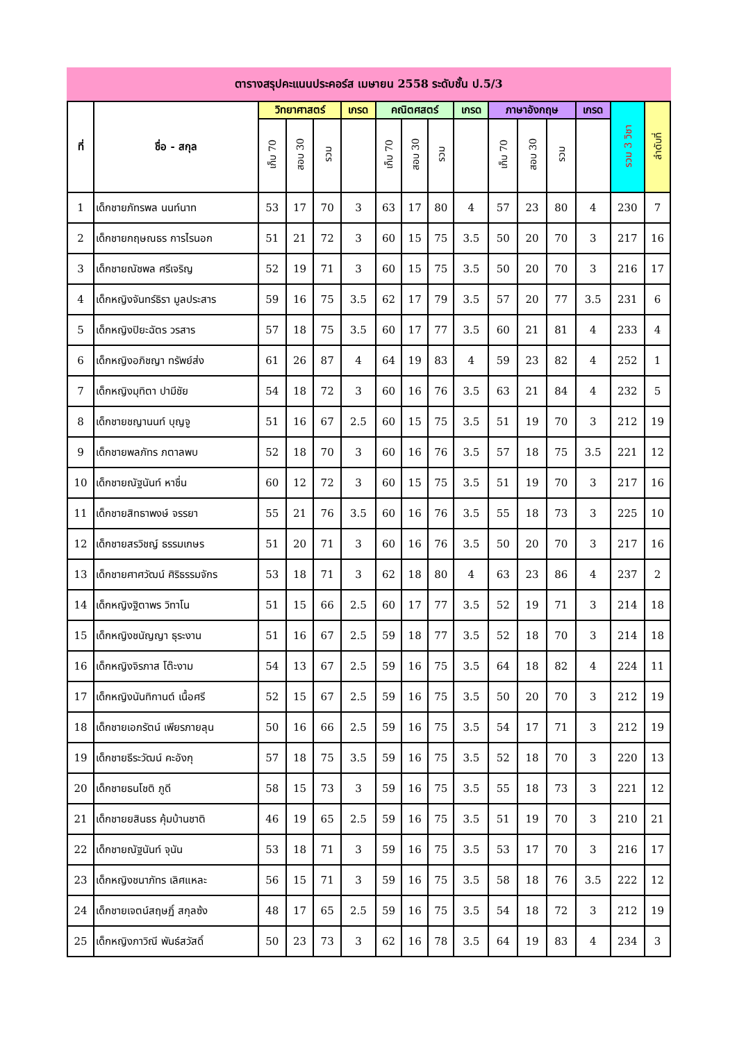ตารางสรุปคะแนนประคอร์ส เมษายน 2558 ระดับชั้น ป.5/3
| ที่ | ชื่อ - สกุล | วิทยาศาสตร์ | | | เกรด | คณิตศสตร์ | | | เกรด | ภาษาอังกฤษ | | | เกรด | รวม 3 วิชา | ลำดับที่ |
| --- | --- | --- | --- | --- | --- | --- | --- | --- | --- | --- | --- | --- | --- | --- | --- |
| | | เก็บ 70 | สอบ 30 | รวม | | เก็บ 70 | สอบ 30 | รวม | | เก็บ 70 | สอบ 30 | รวม | | | |
| 1 | เด็กชายภัทรพล นนท์นาท | 53 | 17 | 70 | 3 | 63 | 17 | 80 | 4 | 57 | 23 | 80 | 4 | 230 | 7 |
| 2 | เด็กชายกฤษณธร การไรนอก | 51 | 21 | 72 | 3 | 60 | 15 | 75 | 3.5 | 50 | 20 | 70 | 3 | 217 | 16 |
| 3 | เด็กชายณัชพล ศรีเจริญ | 52 | 19 | 71 | 3 | 60 | 15 | 75 | 3.5 | 50 | 20 | 70 | 3 | 216 | 17 |
| 4 | เด็กหญิงจันทร์ธิรา มูลประสาร | 59 | 16 | 75 | 3.5 | 62 | 17 | 79 | 3.5 | 57 | 20 | 77 | 3.5 | 231 | 6 |
| 5 | เด็กหญิงปิยะฉัตร วรสาร | 57 | 18 | 75 | 3.5 | 60 | 17 | 77 | 3.5 | 60 | 21 | 81 | 4 | 233 | 4 |
| 6 | เด็กหญิงอภิชญา ทรัพย์ส่ง | 61 | 26 | 87 | 4 | 64 | 19 | 83 | 4 | 59 | 23 | 82 | 4 | 252 | 1 |
| 7 | เด็กหญิงมุทิตา ปามีชัย | 54 | 18 | 72 | 3 | 60 | 16 | 76 | 3.5 | 63 | 21 | 84 | 4 | 232 | 5 |
| 8 | เด็กชายชญานนท์ บุญจู | 51 | 16 | 67 | 2.5 | 60 | 15 | 75 | 3.5 | 51 | 19 | 70 | 3 | 212 | 19 |
| 9 | เด็กชายพลภัทร ภตาลพบ | 52 | 18 | 70 | 3 | 60 | 16 | 76 | 3.5 | 57 | 18 | 75 | 3.5 | 221 | 12 |
| 10 | เด็กชายณัฐนันท์ หาชื่น | 60 | 12 | 72 | 3 | 60 | 15 | 75 | 3.5 | 51 | 19 | 70 | 3 | 217 | 16 |
| 11 | เด็กชายสิทธาพงษ์ จรรยา | 55 | 21 | 76 | 3.5 | 60 | 16 | 76 | 3.5 | 55 | 18 | 73 | 3 | 225 | 10 |
| 12 | เด็กชายสรวิชญ์ ธรรมเกษร | 51 | 20 | 71 | 3 | 60 | 16 | 76 | 3.5 | 50 | 20 | 70 | 3 | 217 | 16 |
| 13 | เด็กชายศาศวัฒน์ ศิริธรรมจักร | 53 | 18 | 71 | 3 | 62 | 18 | 80 | 4 | 63 | 23 | 86 | 4 | 237 | 2 |
| 14 | เด็กหญิงฐิตาพร วิทาโน | 51 | 15 | 66 | 2.5 | 60 | 17 | 77 | 3.5 | 52 | 19 | 71 | 3 | 214 | 18 |
| 15 | เด็กหญิงชนัญญา ธุระงาน | 51 | 16 | 67 | 2.5 | 59 | 18 | 77 | 3.5 | 52 | 18 | 70 | 3 | 214 | 18 |
| 16 | เด็กหญิงจิรภาส โต๊ะงาม | 54 | 13 | 67 | 2.5 | 59 | 16 | 75 | 3.5 | 64 | 18 | 82 | 4 | 224 | 11 |
| 17 | เด็กหญิงนันทิกานต์ เนื้อศรี | 52 | 15 | 67 | 2.5 | 59 | 16 | 75 | 3.5 | 50 | 20 | 70 | 3 | 212 | 19 |
| 18 | เด็กชายเอกรัตน์ เพียรภายลุน | 50 | 16 | 66 | 2.5 | 59 | 16 | 75 | 3.5 | 54 | 17 | 71 | 3 | 212 | 19 |
| 19 | เด็กชายธีระวัฒน์ คะอังกุ | 57 | 18 | 75 | 3.5 | 59 | 16 | 75 | 3.5 | 52 | 18 | 70 | 3 | 220 | 13 |
| 20 | เด็กชายธนโชติ ภูดี | 58 | 15 | 73 | 3 | 59 | 16 | 75 | 3.5 | 55 | 18 | 73 | 3 | 221 | 12 |
| 21 | เด็กชายยสินธร คุ้มบ้านชาติ | 46 | 19 | 65 | 2.5 | 59 | 16 | 75 | 3.5 | 51 | 19 | 70 | 3 | 210 | 21 |
| 22 | เด็กชายณัฐนันท์ จุนัน | 53 | 18 | 71 | 3 | 59 | 16 | 75 | 3.5 | 53 | 17 | 70 | 3 | 216 | 17 |
| 23 | เด็กหญิงชนาภัทร เลิศแหละ | 56 | 15 | 71 | 3 | 59 | 16 | 75 | 3.5 | 58 | 18 | 76 | 3.5 | 222 | 12 |
| 24 | เด็กชายเจตน์สฤษฏิ์ สกุลซ้ง | 48 | 17 | 65 | 2.5 | 59 | 16 | 75 | 3.5 | 54 | 18 | 72 | 3 | 212 | 19 |
| 25 | เด็กหญิงภาวิณี พันธ์สวัสดิ์ | 50 | 23 | 73 | 3 | 62 | 16 | 78 | 3.5 | 64 | 19 | 83 | 4 | 234 | 3 |